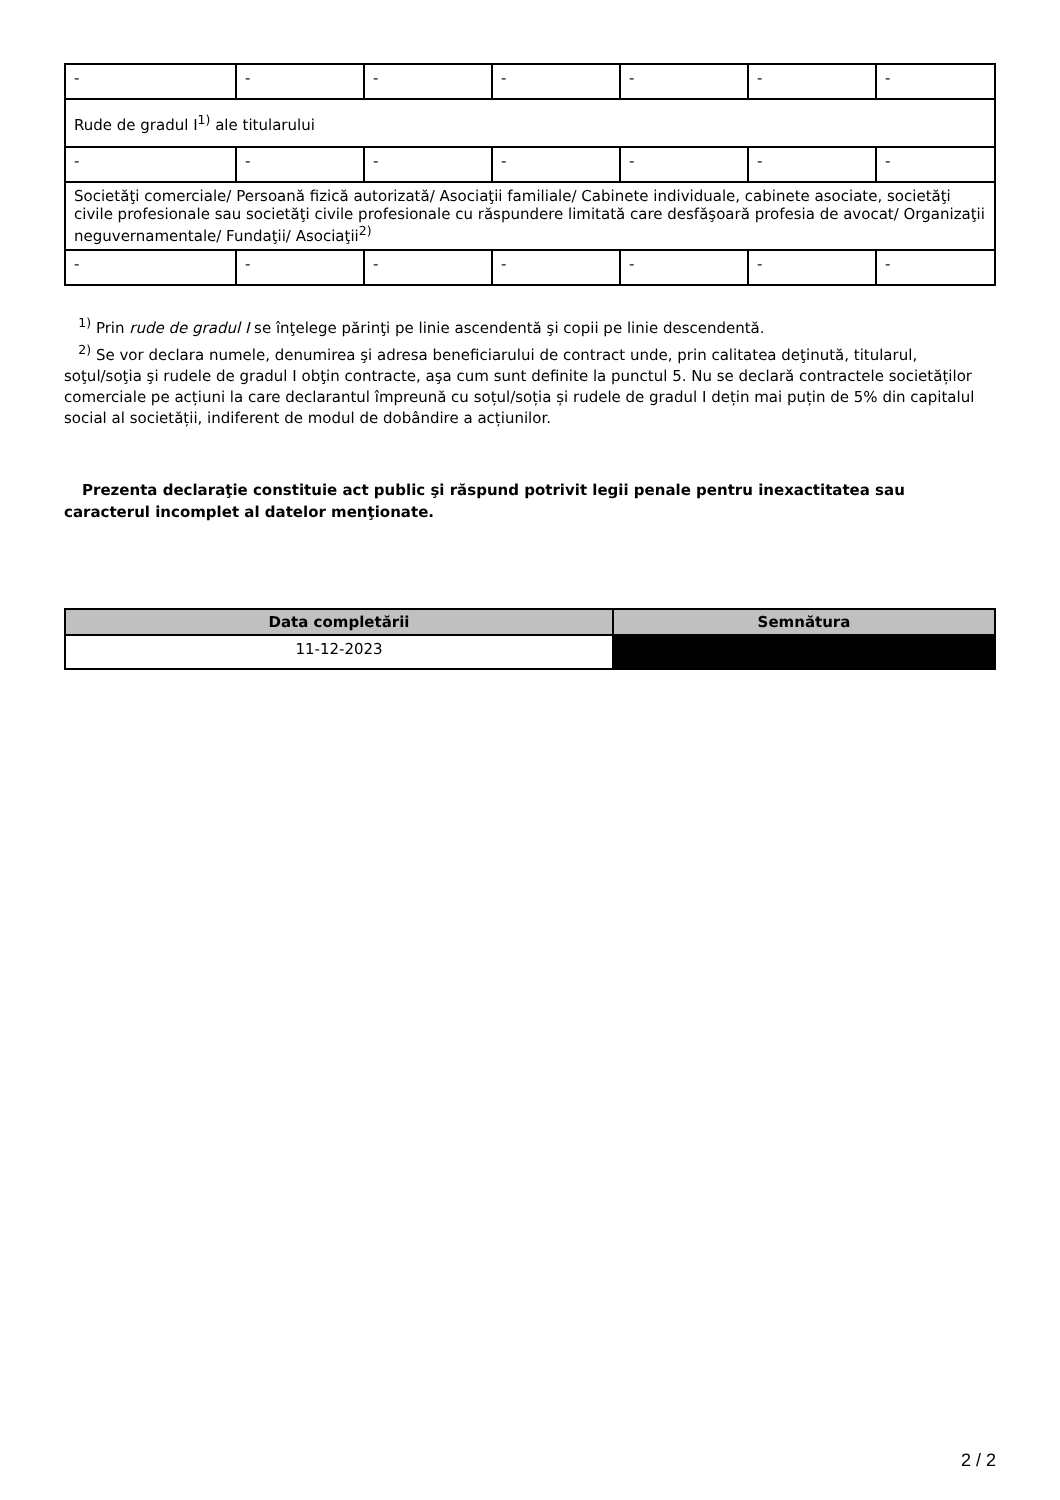| - | - | - | - | - | - | - |
| Rude de gradul I<sup>1)</sup> ale titularului | | | | | | |
| - | - | - | - | - | - | - |
| Societăţi comerciale/ Persoană fizică autorizată/ Asociaţii familiale/ Cabinete individuale, cabinete asociate, societăţi civile profesionale sau societăţi civile profesionale cu răspundere limitată care desfăşoară profesia de avocat/ Organizaţii neguvernamentale/ Fundaţii/ Asociaţii<sup>2)</sup> | | | | | | |
| - | - | - | - | - | - | - |
<sup>1)</sup> Prin rude de gradul I se înţelege părinţi pe linie ascendentă şi copii pe linie descendentă.
<sup>2)</sup> Se vor declara numele, denumirea şi adresa beneficiarului de contract unde, prin calitatea deţinută, titularul, soţul/soţia şi rudele de gradul I obţin contracte, aşa cum sunt definite la punctul 5. Nu se declară contractele societăților comerciale pe acțiuni la care declarantul împreună cu soțul/soția și rudele de gradul I dețin mai puțin de 5% din capitalul social al societății, indiferent de modul de dobândire a acțiunilor.
Prezenta declaraţie constituie act public şi răspund potrivit legii penale pentru inexactitatea sau caracterul incomplet al datelor menţionate.
| Data completării | Semnătura |
| --- | --- |
| 11-12-2023 | |
2 / 2